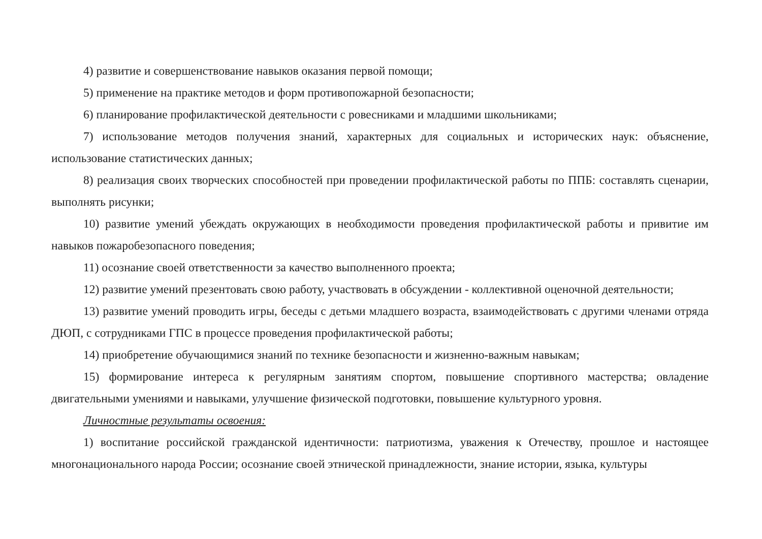4) развитие и совершенствование навыков оказания первой помощи;
5) применение на практике методов и форм противопожарной безопасности;
6) планирование профилактической деятельности с ровесниками и младшими школьниками;
7) использование методов получения знаний, характерных для социальных и исторических наук: объяснение, использование статистических данных;
8) реализация своих творческих способностей при проведении профилактической работы по ППБ: составлять сценарии, выполнять рисунки;
10) развитие умений убеждать окружающих в необходимости проведения профилактической работы и привитие им навыков пожаробезопасного поведения;
11) осознание своей ответственности за качество выполненного проекта;
12) развитие умений презентовать свою работу, участвовать в обсуждении - коллективной оценочной деятельности;
13) развитие умений проводить игры, беседы с детьми младшего возраста, взаимодействовать с другими членами отряда ДЮП, с сотрудниками ГПС в процессе проведения профилактической работы;
14) приобретение обучающимися знаний по технике безопасности и жизненно-важным навыкам;
15) формирование интереса к регулярным занятиям спортом, повышение спортивного мастерства; овладение двигательными умениями и навыками, улучшение физической подготовки, повышение культурного уровня.
Личностные результаты освоения:
1) воспитание российской гражданской идентичности: патриотизма, уважения к Отечеству, прошлое и настоящее многонационального народа России; осознание своей этнической принадлежности, знание истории, языка, культуры